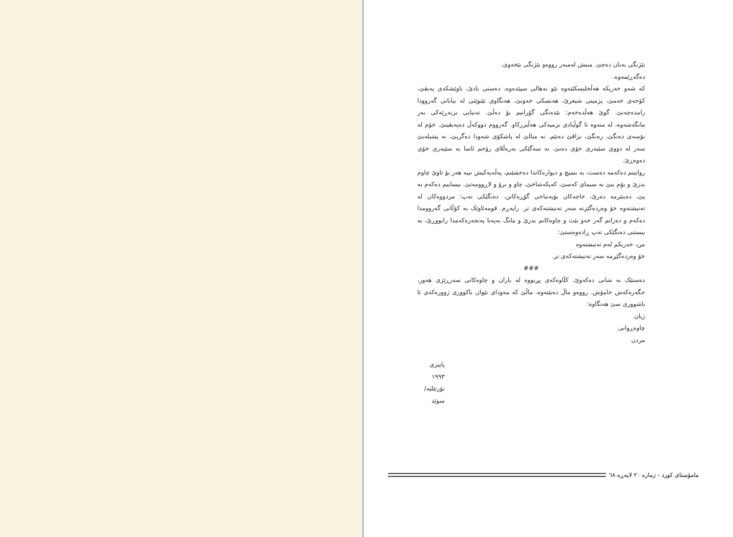بێژنگی بەیان دەچێ. منیش لەمبەر رووەو بێژنگی بێخەوی.
دەگەڕێمەوە.
کە شەو خەریکە هەڵخلیسکێتەوە نێو نەهالی سپێدەوە، دەستی یادێ، باوێشکەی پەیڤێ، کۆخەی خەمێ، پژمینی شیعرێ، هەنسکی خەونێ، هەنگاوی تێنوێتی لە بیابانی گەروودا رامدەچەنێ. گوێ هەڵدەخەم: بێدەنگی گۆرانیم بۆ دەڵێ. تەنیایی بزنەڕێەکی بەر مانگەشەوە، لە منەوە تا گوڵیادی بزمیەکی هەڵبزرکاو. گەرووم دووکەڵ دەپەیڤینێ. خۆم لە بۆسەی دەنگێ، رەنگێ، بزاڤێ دەنێم. نە منالێ لە پاشکۆی شەودا دەگریێ، نە پشیلەیێ سەر لە دووی سێبەری خۆی دەنێ. نە سەگێکی بەرەڵلای رۆحم ئاسا بە سێبەری خۆی دەوەڕێ.
روانینم دەکەمە دەست، بە بنمیچ و دیوارەکاندا دەخشێنم، پەڵەیەکیش نییە هەر بۆ تاوێ چاوم بدزێ و بۆم ببێ بە سیمای کەسێ، کەپکەشاخێ، چاو و برۆ و لاڕوومەتێ. بیسایيم دەکەم بە پێ، دەینێرمە دەرێ، خاچەکان بۆیەنباخی گۆڕەکانن. دەنگێکی تەپ: مردووەکان لە تەنیشتەوە خۆ وەردەگێرنە سەر تەنیشتەکەی تر. راپەڕم. قومەئاوێک بە کۆڵانی گەروومدا دەکەم و دەزانم گەر خەو بێت و چاوەکانم بدزێ و مانگ بەپەنا پەنجەرەکەمدا رابووڕێ، بە بیستنی دەنگێکی تەپ ڕادەوەستێ:
من، خەریکم لەم تەنیشتەوە
خۆ وەردەگێڕمە سەر تەنیشتەکەی تر.
###
دەستێک بە شانی دەکەوێ. کڵاوەکەی پڕبووە لە باران و چاوەکانی سەرڕێژی هەور، جگەرەکەش خامۆش. رووەو ماڵ دەبێتەوە. ماڵێ کە مەودای نێوان باکووری ژوورەکەی تا باشووری سێ هەنگاوە:
ژیان
چاوەڕوانی
مردن
پاییزی ١٩٩٣
نۆرتێلیە/ سوێد
مامۆستای کورد - ژمارە ٢٠ لاپەڕە ٦٨